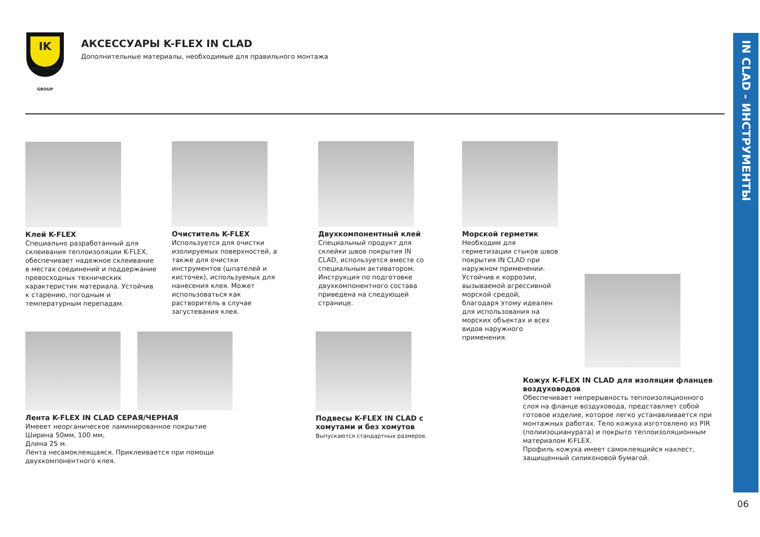IK
INSULATION GROUP
АКСЕССУАРЫ K-FLEX IN CLAD
Дополнительные материалы, необходимые для правильного монтажа
IN CLAD - ИНСТРУМЕНТЫ
Клей K-FLEX
Специально разработанный для склеивания теплоизоляции K-FLEX, обеспечивает надежное склеивание в местах соединений и поддержание превосходных технических характеристик материала. Устойчив к старению, погодным и температурным перепадам.
Очиститель K-FLEX
Используется для очистки изолируемых поверхностей, а также для очистки инструментов (шпателей и кисточек), используемых для нанесения клея. Может использоваться как растворитель в случае загустевания клея.
Двухкомпонентный клей
Специальный продукт для склейки швов покрытия IN CLAD, используется вместе со специальным активатором. Инструкция по подготовке двухкомпонентного состава приведена на следующей странице.
Морской герметик
Необходим для герметизации стыков швов покрытия IN CLAD при наружном применении. Устойчив к коррозии, вызываемой агрессивной морской средой, благодаря этому идеален для использования на морских объектах и всех видов наружного применения.
Лента K-FLEX IN CLAD СЕРАЯ/ЧЕРНАЯ
Имееет неорганическое ламинированное покрытие
Ширина 50мм, 100 мм,
Длина 25 м.
Лента несамоклеящаяся. Приклеивается при помощи двухкомпонентного клея.
Подвесы K-FLEX IN CLAD с хомутами и без хомутов
Выпускаются стандартных размеров.
Кожух K-FLEX IN CLAD для изоляции фланцев воздуховодов
Обеспечивает непрерывность теплоизоляционного слоя на фланце воздуховода, представляет собой готовое изделие, которое легко устанавливается при монтажных работах. Тело кожуха изготовлено из PIR (полиизоцианурата) и покрыто теплоизоляционным материалом K-FLEX.
Профиль кожуха имеет самоклеящийся нахлест, защищенный силиконовой бумагой.
06